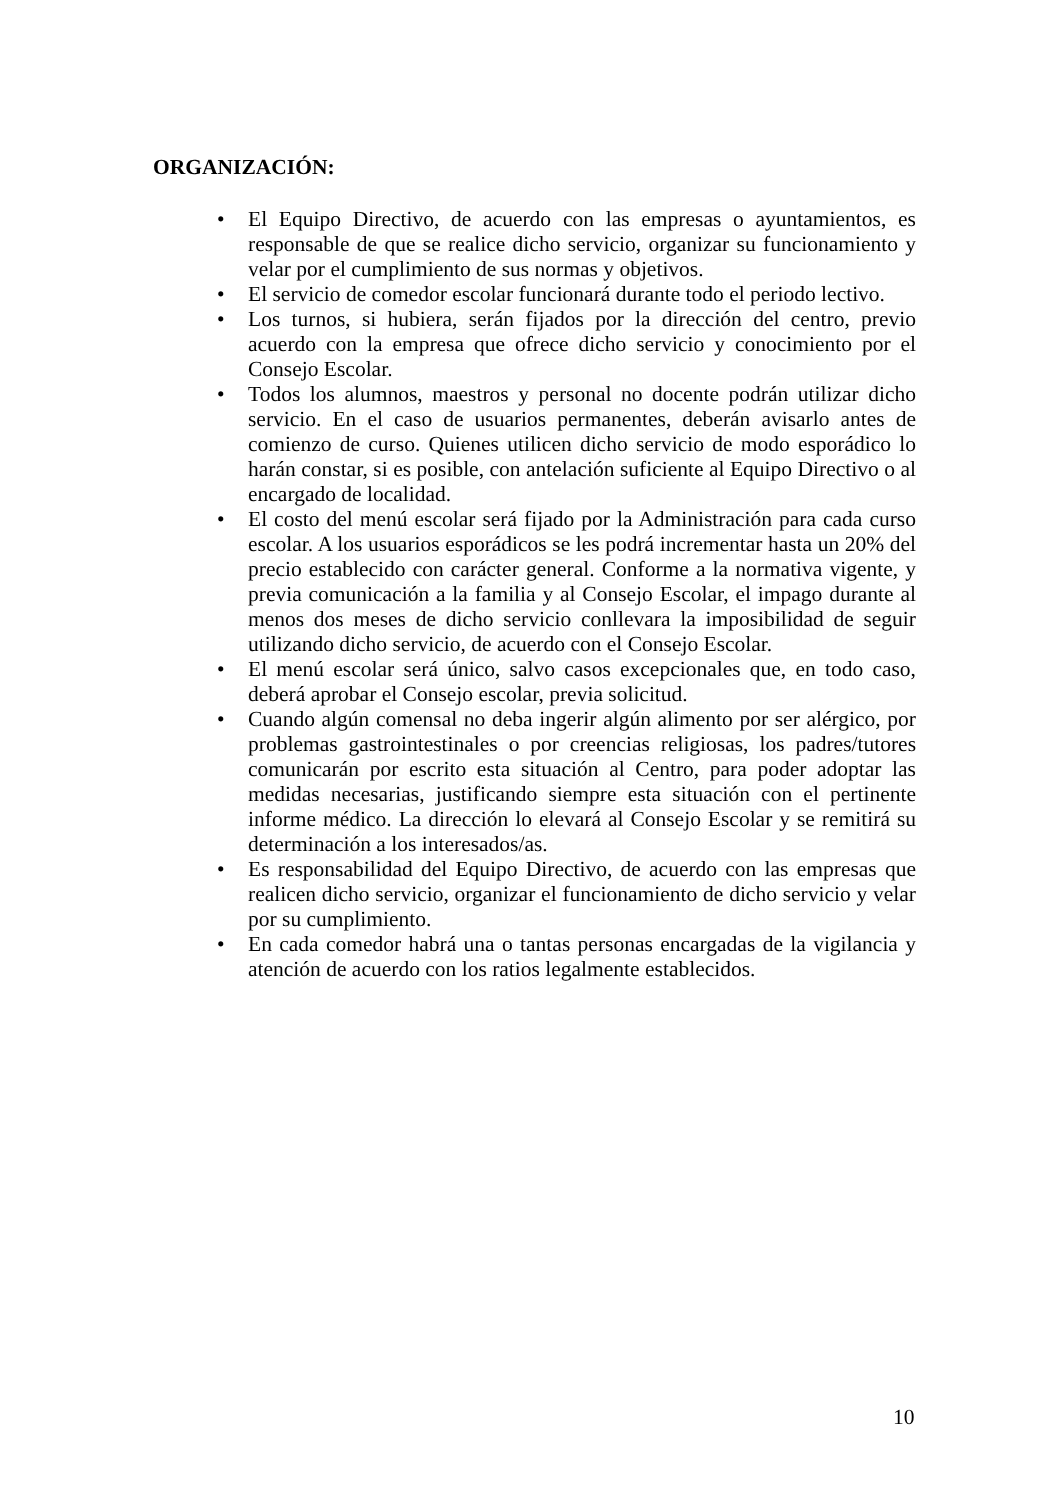ORGANIZACIÓN:
• El Equipo Directivo, de acuerdo con las empresas o ayuntamientos, es responsable de que se realice dicho servicio, organizar su funcionamiento y velar por el cumplimiento de sus normas y objetivos.
• El servicio de comedor escolar funcionará durante todo el periodo lectivo.
• Los turnos, si hubiera, serán fijados por la dirección del centro, previo acuerdo con la empresa que ofrece dicho servicio y conocimiento por el Consejo Escolar.
• Todos los alumnos, maestros y personal no docente podrán utilizar dicho servicio. En el caso de usuarios permanentes, deberán avisarlo antes de comienzo de curso. Quienes utilicen dicho servicio de modo esporádico lo harán constar, si es posible, con antelación suficiente al Equipo Directivo o al encargado de localidad.
• El costo del menú escolar será fijado por la Administración para cada curso escolar. A los usuarios esporádicos se les podrá incrementar hasta un 20% del precio establecido con carácter general. Conforme a la normativa vigente, y previa comunicación a la familia y al Consejo Escolar, el impago durante al menos dos meses de dicho servicio conllevara la imposibilidad de seguir utilizando dicho servicio, de acuerdo con el Consejo Escolar.
• El menú escolar será único, salvo casos excepcionales que, en todo caso, deberá aprobar el Consejo escolar, previa solicitud.
• Cuando algún comensal no deba ingerir algún alimento por ser alérgico, por problemas gastrointestinales o por creencias religiosas, los padres/tutores comunicarán por escrito esta situación al Centro, para poder adoptar las medidas necesarias, justificando siempre esta situación con el pertinente informe médico. La dirección lo elevará al Consejo Escolar y se remitirá su determinación a los interesados/as.
• Es responsabilidad del Equipo Directivo, de acuerdo con las empresas que realicen dicho servicio, organizar el funcionamiento de dicho servicio y velar por su cumplimiento.
• En cada comedor habrá una o tantas personas encargadas de la vigilancia y atención de acuerdo con los ratios legalmente establecidos.
10